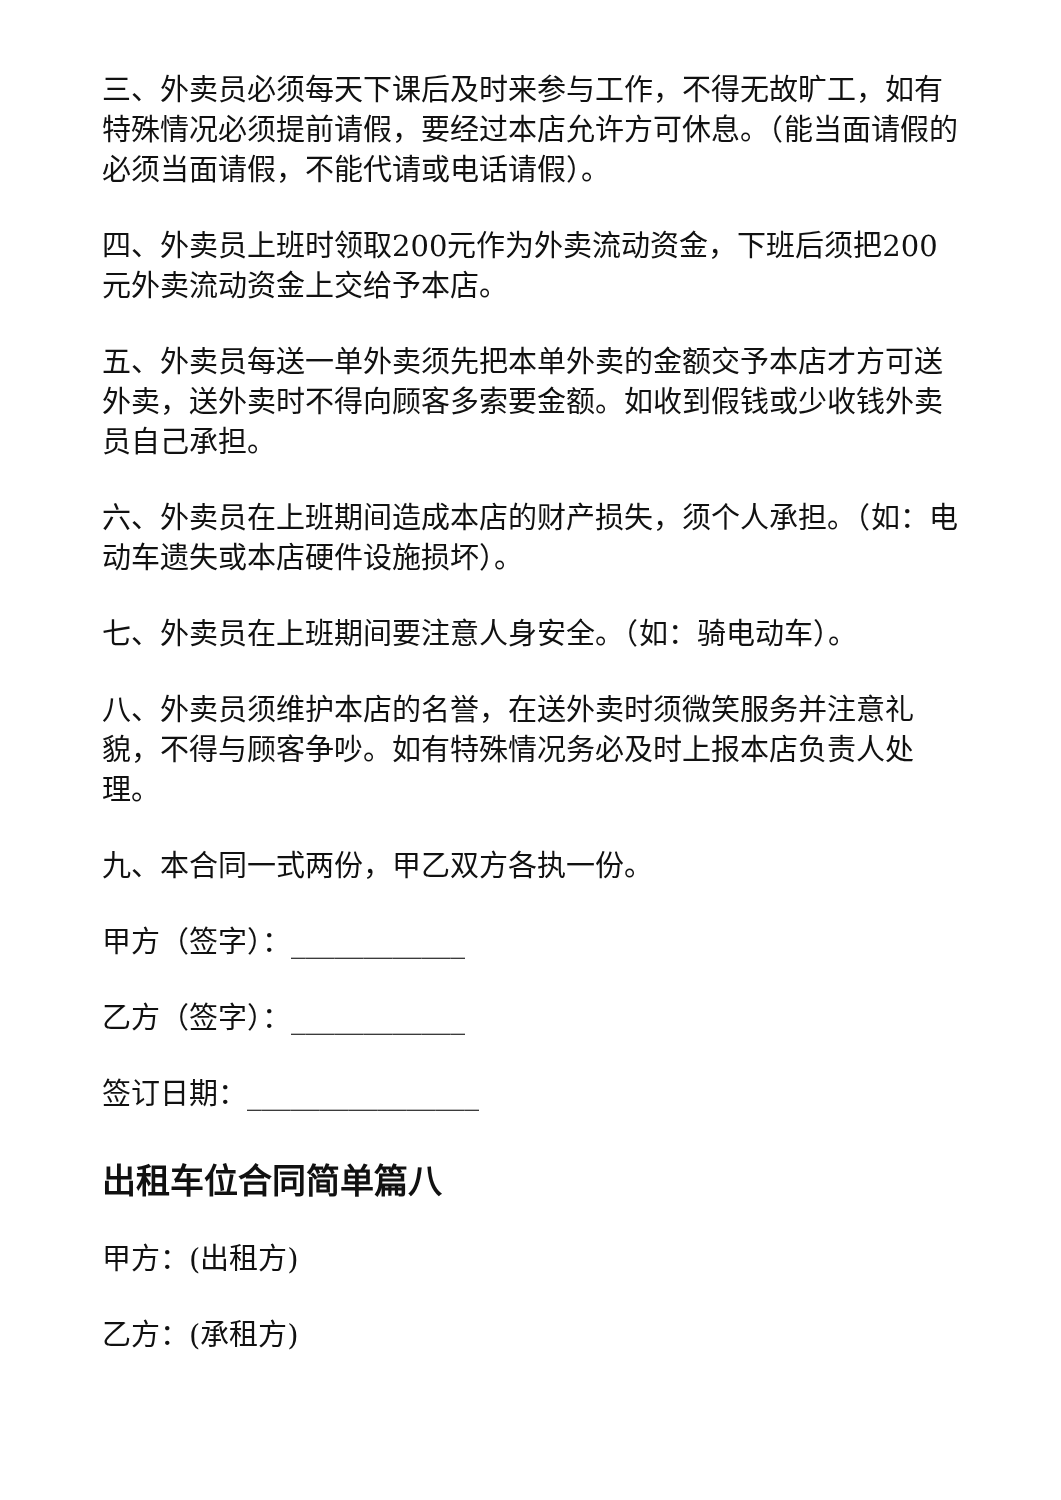三、外卖员必须每天下课后及时来参与工作，不得无故旷工，如有特殊情况必须提前请假，要经过本店允许方可休息。（能当面请假的必须当面请假，不能代请或电话请假）。
四、外卖员上班时领取200元作为外卖流动资金，下班后须把200元外卖流动资金上交给予本店。
五、外卖员每送一单外卖须先把本单外卖的金额交予本店才方可送外卖，送外卖时不得向顾客多索要金额。如收到假钱或少收钱外卖员自己承担。
六、外卖员在上班期间造成本店的财产损失，须个人承担。（如：电动车遗失或本店硬件设施损坏）。
七、外卖员在上班期间要注意人身安全。（如：骑电动车）。
八、外卖员须维护本店的名誉，在送外卖时须微笑服务并注意礼貌，不得与顾客争吵。如有特殊情况务必及时上报本店负责人处理。
九、本合同一式两份，甲乙双方各执一份。
甲方（签字）：____________
乙方（签字）：____________
签订日期：________________
出租车位合同简单篇八
甲方：(出租方)
乙方：(承租方)